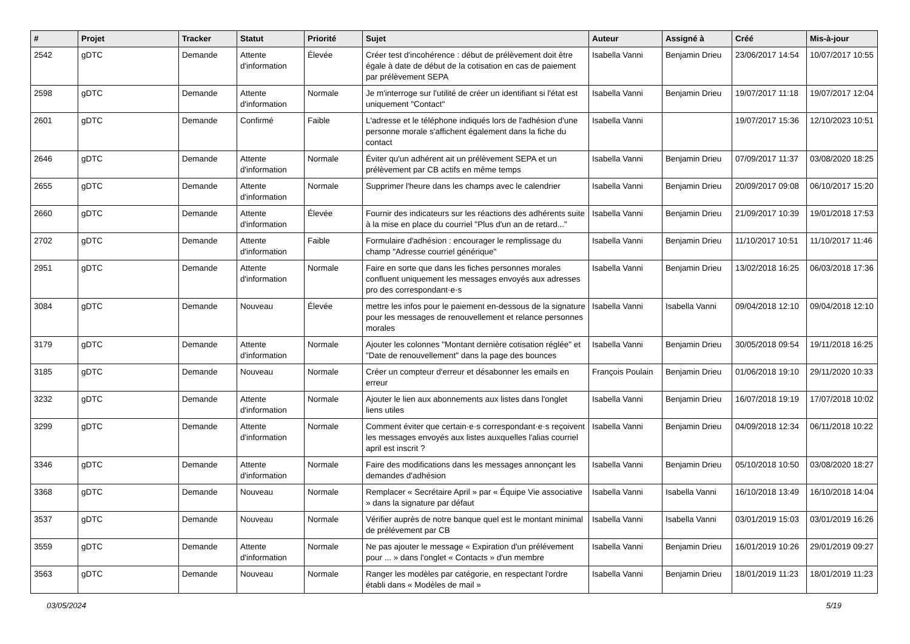| # | Projet | Tracker | Statut | Priorité | Sujet | Auteur | Assigné à | Créé | Mis-à-jour |
| --- | --- | --- | --- | --- | --- | --- | --- | --- | --- |
| 2542 | gDTC | Demande | Attente d'information | Élevée | Créer test d'incohérence : début de prélèvement doit être égale à date de début de la cotisation en cas de paiement par prélèvement SEPA | Isabella Vanni | Benjamin Drieu | 23/06/2017 14:54 | 10/07/2017 10:55 |
| 2598 | gDTC | Demande | Attente d'information | Normale | Je m'interroge sur l'utilité de créer un identifiant si l'état est uniquement "Contact" | Isabella Vanni | Benjamin Drieu | 19/07/2017 11:18 | 19/07/2017 12:04 |
| 2601 | gDTC | Demande | Confirmé | Faible | L'adresse et le téléphone indiqués lors de l'adhésion d'une personne morale s'affichent également dans la fiche du contact | Isabella Vanni | | 19/07/2017 15:36 | 12/10/2023 10:51 |
| 2646 | gDTC | Demande | Attente d'information | Normale | Éviter qu'un adhérent ait un prélèvement SEPA et un prélèvement par CB actifs en même temps | Isabella Vanni | Benjamin Drieu | 07/09/2017 11:37 | 03/08/2020 18:25 |
| 2655 | gDTC | Demande | Attente d'information | Normale | Supprimer l'heure dans les champs avec le calendrier | Isabella Vanni | Benjamin Drieu | 20/09/2017 09:08 | 06/10/2017 15:20 |
| 2660 | gDTC | Demande | Attente d'information | Élevée | Fournir des indicateurs sur les réactions des adhérents suite à la mise en place du courriel "Plus d'un an de retard..." | Isabella Vanni | Benjamin Drieu | 21/09/2017 10:39 | 19/01/2018 17:53 |
| 2702 | gDTC | Demande | Attente d'information | Faible | Formulaire d'adhésion : encourager le remplissage du champ "Adresse courriel générique" | Isabella Vanni | Benjamin Drieu | 11/10/2017 10:51 | 11/10/2017 11:46 |
| 2951 | gDTC | Demande | Attente d'information | Normale | Faire en sorte que dans les fiches personnes morales confluent uniquement les messages envoyés aux adresses pro des correspondant·e·s | Isabella Vanni | Benjamin Drieu | 13/02/2018 16:25 | 06/03/2018 17:36 |
| 3084 | gDTC | Demande | Nouveau | Élevée | mettre les infos pour le paiement en-dessous de la signature pour les messages de renouvellement et relance personnes morales | Isabella Vanni | Isabella Vanni | 09/04/2018 12:10 | 09/04/2018 12:10 |
| 3179 | gDTC | Demande | Attente d'information | Normale | Ajouter les colonnes "Montant dernière cotisation réglée" et "Date de renouvellement" dans la page des bounces | Isabella Vanni | Benjamin Drieu | 30/05/2018 09:54 | 19/11/2018 16:25 |
| 3185 | gDTC | Demande | Nouveau | Normale | Créer un compteur d'erreur et désabonner les emails en erreur | François Poulain | Benjamin Drieu | 01/06/2018 19:10 | 29/11/2020 10:33 |
| 3232 | gDTC | Demande | Attente d'information | Normale | Ajouter le lien aux abonnements aux listes dans l'onglet liens utiles | Isabella Vanni | Benjamin Drieu | 16/07/2018 19:19 | 17/07/2018 10:02 |
| 3299 | gDTC | Demande | Attente d'information | Normale | Comment éviter que certain·e·s correspondant·e·s reçoivent les messages envoyés aux listes auxquelles l'alias courriel april est inscrit ? | Isabella Vanni | Benjamin Drieu | 04/09/2018 12:34 | 06/11/2018 10:22 |
| 3346 | gDTC | Demande | Attente d'information | Normale | Faire des modifications dans les messages annonçant les demandes d'adhésion | Isabella Vanni | Benjamin Drieu | 05/10/2018 10:50 | 03/08/2020 18:27 |
| 3368 | gDTC | Demande | Nouveau | Normale | Remplacer « Secrétaire April » par « Équipe Vie associative » dans la signature par défaut | Isabella Vanni | Isabella Vanni | 16/10/2018 13:49 | 16/10/2018 14:04 |
| 3537 | gDTC | Demande | Nouveau | Normale | Vérifier auprès de notre banque quel est le montant minimal de prélévement par CB | Isabella Vanni | Isabella Vanni | 03/01/2019 15:03 | 03/01/2019 16:26 |
| 3559 | gDTC | Demande | Attente d'information | Normale | Ne pas ajouter le message « Expiration d'un prélévement pour ... » dans l'onglet « Contacts » d'un membre | Isabella Vanni | Benjamin Drieu | 16/01/2019 10:26 | 29/01/2019 09:27 |
| 3563 | gDTC | Demande | Nouveau | Normale | Ranger les modèles par catégorie, en respectant l'ordre établi dans « Modèles de mail » | Isabella Vanni | Benjamin Drieu | 18/01/2019 11:23 | 18/01/2019 11:23 |
03/05/2024 5/19